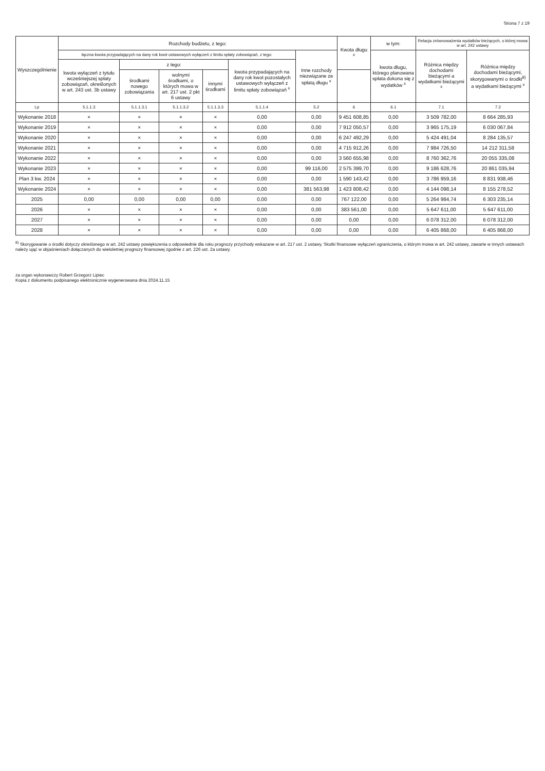Strona 7 z 19
| Wyszczególnienie | Rozchody budżetu, z tego: | | | | | | Kwota długu <sup>x</sup> | w tym: | Relacja zrównoważenia wydatków bieżących, o której mowa w art. 242 ustawy | |
| --- | --- | --- | --- | --- | --- | --- | --- | --- | --- | --- |
| | łączna kwota przypadających na dany rok kwot ustawowych wyłączeń z limitu spłaty zobowiązań, z tego: | | | | | Inne rozchody niezwiązane ze spłatą długu <sup>x</sup> | | kwota długu, którego planowana spłata dokona się z wydatków <sup>x</sup> | Różnica między dochodami bieżącymi a wydatkami bieżącymi <sup>x</sup> | Różnica między dochodami bieżącymi, skorygowanymi o środki<sup>8)</sup> a wydatkami bieżącymi <sup>x</sup> |
| | kwota wyłączeń z tytułu wcześniejszej spłaty zobowiązań, określonych w art. 243 ust. 3b ustawy | z tego: | | | kwota przypadających na dany rok kwot pozostałych ustawowych wyłączeń z limitu spłaty zobowiązań <sup>x</sup> | | | | | |
| | | środkami nowego zobowiązania | wolnymi środkami, o których mowa w art. 217 ust. 2 pkt 6 ustawy | innymi środkami | | | | | | |
| Lp | 5.1.1.3 | 5.1.1.3.1 | 5.1.1.3.2 | 5.1.1.3.3 | 5.1.1.4 | 5.2 | 6 | 6.1 | 7.1 | 7.2 |
| Wykonanie 2018 | × | × | × | × | 0,00 | 0,00 | 9 451 608,85 | 0,00 | 3 509 782,00 | 8 664 285,93 |
| Wykonanie 2019 | × | × | × | × | 0,00 | 0,00 | 7 912 050,57 | 0,00 | 3 965 175,19 | 6 030 067,84 |
| Wykonanie 2020 | × | × | × | × | 0,00 | 0,00 | 6 247 492,29 | 0,00 | 5 424 491,04 | 8 284 135,57 |
| Wykonanie 2021 | × | × | × | × | 0,00 | 0,00 | 4 715 912,26 | 0,00 | 7 984 726,50 | 14 212 311,58 |
| Wykonanie 2022 | × | × | × | × | 0,00 | 0,00 | 3 560 655,98 | 0,00 | 8 760 362,76 | 20 055 335,08 |
| Wykonanie 2023 | × | × | × | × | 0,00 | 99 116,00 | 2 575 399,70 | 0,00 | 9 186 628,76 | 20 861 035,94 |
| Plan 3 kw. 2024 | × | × | × | × | 0,00 | 0,00 | 1 590 143,42 | 0,00 | 3 786 959,16 | 8 831 938,46 |
| Wykonanie 2024 | × | × | × | × | 0,00 | 381 563,98 | 1 423 808,42 | 0,00 | 4 144 098,14 | 8 155 278,52 |
| 2025 | 0,00 | 0,00 | 0,00 | 0,00 | 0,00 | 0,00 | 767 122,00 | 0,00 | 5 264 984,74 | 6 303 235,14 |
| 2026 | × | × | × | × | 0,00 | 0,00 | 383 561,00 | 0,00 | 5 647 611,00 | 5 647 611,00 |
| 2027 | × | × | × | × | 0,00 | 0,00 | 0,00 | 0,00 | 6 078 312,00 | 6 078 312,00 |
| 2028 | × | × | × | × | 0,00 | 0,00 | 0,00 | 0,00 | 6 405 868,00 | 6 405 868,00 |
<sup>8)</sup> Skorygowanie o środki dotyczy określonego w art. 242 ustawy powiększenia o odpowiednie dla roku prognozy przychody wskazane w art. 217 ust. 2 ustawy. Skutki finansowe wyłączeń ograniczenia, o którym mowa w art. 242 ustawy, zawarte w innych ustawach należy ująć w objaśnieniach dołączanych do wieloletniej prognozy finansowej zgodnie z art. 226 ust. 2a ustawy.
za organ wykonawczy Robert Grzegorz Lipiec
Kopia z dokumentu podpisanego elektronicznie wygenerowana dnia 2024.11.15